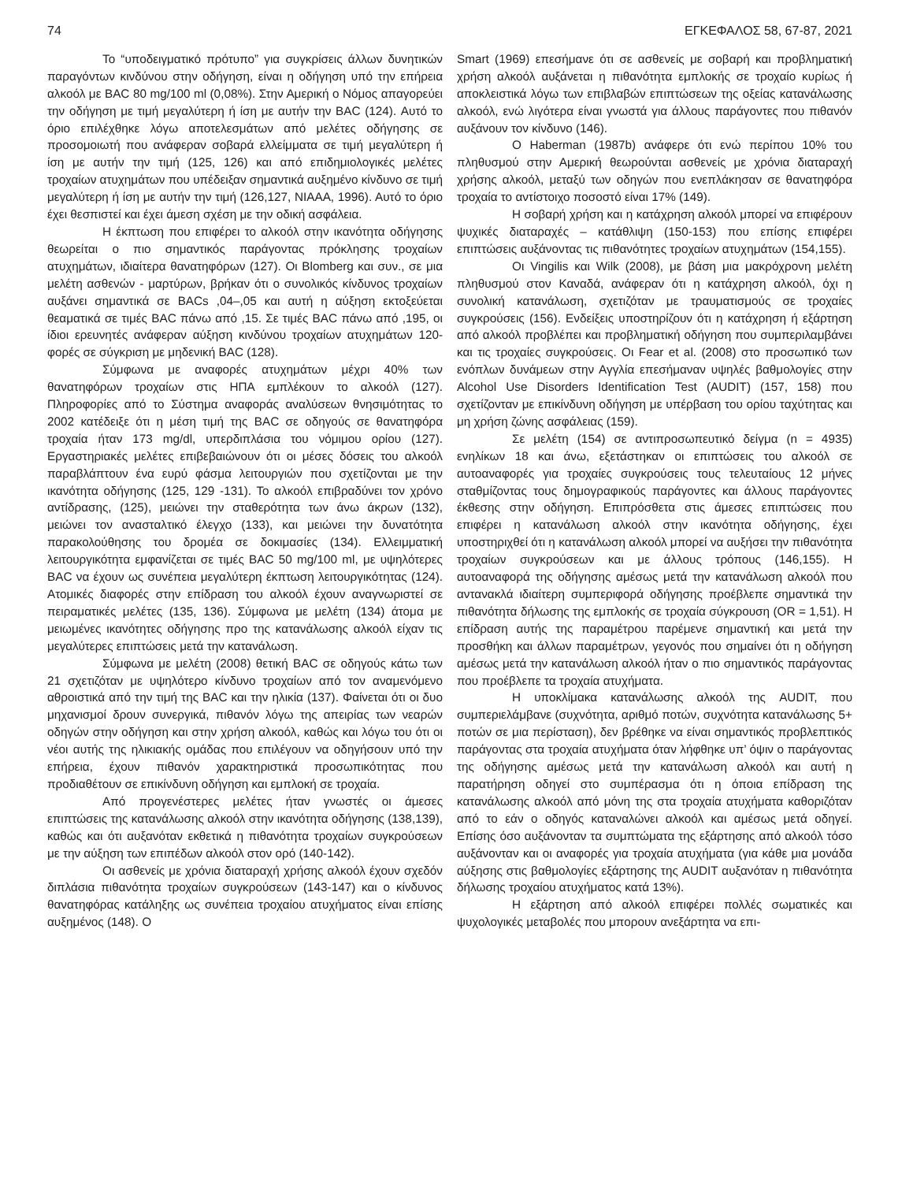74 ΕΓΚΕΦΑΛΟΣ 58, 67-87, 2021
Το “υποδειγματικό πρότυπο” για συγκρίσεις άλλων δυνητικών παραγόντων κινδύνου στην οδήγηση, είναι η οδήγηση υπό την επήρεια αλκοόλ με BAC 80 mg/100 ml (0,08%). Στην Αμερική ο Νόμος απαγορεύει την οδήγηση με τιμή μεγαλύτερη ή ίση με αυτήν την BAC (124). Αυτό το όριο επιλέχθηκε λόγω αποτελεσμάτων από μελέτες οδήγησης σε προσομοιωτή που ανάφεραν σοβαρά ελλείμματα σε τιμή μεγαλύτερη ή ίση με αυτήν την τιμή (125, 126) και από επιδημιολογικές μελέτες τροχαίων ατυχημάτων που υπέδειξαν σημαντικά αυξημένο κίνδυνο σε τιμή μεγαλύτερη ή ίση με αυτήν την τιμή (126,127, NIAAA, 1996). Αυτό το όριο έχει θεσπιστεί και έχει άμεση σχέση με την οδική ασφάλεια.
Η έκπτωση που επιφέρει το αλκοόλ στην ικανότητα οδήγησης θεωρείται ο πιο σημαντικός παράγοντας πρόκλησης τροχαίων ατυχημάτων, ιδιαίτερα θανατηφόρων (127). Οι Blomberg και συν., σε μια μελέτη ασθενών - μαρτύρων, βρήκαν ότι ο συνολικός κίνδυνος τροχαίων αυξάνει σημαντικά σε BACs ,04–,05 και αυτή η αύξηση εκτοξεύεται θεαματικά σε τιμές BAC πάνω από ,15. Σε τιμές BAC πάνω από ,195, οι ίδιοι ερευνητές ανάφεραν αύξηση κινδύνου τροχαίων ατυχημάτων 120- φορές σε σύγκριση με μηδενική BAC (128).
Σύμφωνα με αναφορές ατυχημάτων μέχρι 40% των θανατηφόρων τροχαίων στις ΗΠΑ εμπλέκουν το αλκοόλ (127). Πληροφορίες από το Σύστημα αναφοράς αναλύσεων θνησιμότητας το 2002 κατέδειξε ότι η μέση τιμή της BAC σε οδηγούς σε θανατηφόρα τροχαία ήταν 173 mg/dl, υπερδιπλάσια του νόμιμου ορίου (127). Εργαστηριακές μελέτες επιβεβαιώνουν ότι οι μέσες δόσεις του αλκοόλ παραβλάπτουν ένα ευρύ φάσμα λειτουργιών που σχετίζονται με την ικανότητα οδήγησης (125, 129 -131). Το αλκοόλ επιβραδύνει τον χρόνο αντίδρασης, (125), μειώνει την σταθερότητα των άνω άκρων (132), μειώνει τον ανασταλτικό έλεγχο (133), και μειώνει την δυνατότητα παρακολούθησης του δρομέα σε δοκιμασίες (134). Ελλειμματική λειτουργικότητα εμφανίζεται σε τιμές BAC 50 mg/100 ml, με υψηλότερες BAC να έχουν ως συνέπεια μεγαλύτερη έκπτωση λειτουργικότητας (124). Ατομικές διαφορές στην επίδραση του αλκοόλ έχουν αναγνωριστεί σε πειραματικές μελέτες (135, 136). Σύμφωνα με μελέτη (134) άτομα με μειωμένες ικανότητες οδήγησης προ της κατανάλωσης αλκοόλ είχαν τις μεγαλύτερες επιπτώσεις μετά την κατανάλωση.
Σύμφωνα με μελέτη (2008) θετική BAC σε οδηγούς κάτω των 21 σχετιζόταν με υψηλότερο κίνδυνο τροχαίων από τον αναμενόμενο αθροιστικά από την τιμή της BAC και την ηλικία (137). Φαίνεται ότι οι δυο μηχανισμοί δρουν συνεργικά, πιθανόν λόγω της απειρίας των νεαρών οδηγών στην οδήγηση και στην χρήση αλκοόλ, καθώς και λόγω του ότι οι νέοι αυτής της ηλικιακής ομάδας που επιλέγουν να οδηγήσουν υπό την επήρεια, έχουν πιθανόν χαρακτηριστικά προσωπικότητας που προδιαθέτουν σε επικίνδυνη οδήγηση και εμπλοκή σε τροχαία.
Από προγενέστερες μελέτες ήταν γνωστές οι άμεσες επιπτώσεις της κατανάλωσης αλκοόλ στην ικανότητα οδήγησης (138,139), καθώς και ότι αυξανόταν εκθετικά η πιθανότητα τροχαίων συγκρούσεων με την αύξηση των επιπέδων αλκοόλ στον ορό (140-142).
Οι ασθενείς με χρόνια διαταραχή χρήσης αλκοόλ έχουν σχεδόν διπλάσια πιθανότητα τροχαίων συγκρούσεων (143-147) και ο κίνδυνος θανατηφόρας κατάληξης ως συνέπεια τροχαίου ατυχήματος είναι επίσης αυξημένος (148). Ο
Smart (1969) επεσήμανε ότι σε ασθενείς με σοβαρή και προβληματική χρήση αλκοόλ αυξάνεται η πιθανότητα εμπλοκής σε τροχαίο κυρίως ή αποκλειστικά λόγω των επιβλαβών επιπτώσεων της οξείας κατανάλωσης αλκοόλ, ενώ λιγότερα είναι γνωστά για άλλους παράγοντες που πιθανόν αυξάνουν τον κίνδυνο (146).
Ο Haberman (1987b) ανάφερε ότι ενώ περίπου 10% του πληθυσμού στην Αμερική θεωρούνται ασθενείς με χρόνια διαταραχή χρήσης αλκοόλ, μεταξύ των οδηγών που ενεπλάκησαν σε θανατηφόρα τροχαία το αντίστοιχο ποσοστό είναι 17% (149).
Η σοβαρή χρήση και η κατάχρηση αλκοόλ μπορεί να επιφέρουν ψυχικές διαταραχές – κατάθλιψη (150-153) που επίσης επιφέρει επιπτώσεις αυξάνοντας τις πιθανότητες τροχαίων ατυχημάτων (154,155).
Οι Vingilis και Wilk (2008), με βάση μια μακρόχρονη μελέτη πληθυσμού στον Καναδά, ανάφεραν ότι η κατάχρηση αλκοόλ, όχι η συνολική κατανάλωση, σχετιζόταν με τραυματισμούς σε τροχαίες συγκρούσεις (156). Ενδείξεις υποστηρίζουν ότι η κατάχρηση ή εξάρτηση από αλκοόλ προβλέπει και προβληματική οδήγηση που συμπεριλαμβάνει και τις τροχαίες συγκρούσεις. Οι Fear et al. (2008) στο προσωπικό των ενόπλων δυνάμεων στην Αγγλία επεσήμαναν υψηλές βαθμολογίες στην Alcohol Use Disorders Identification Test (AUDIT) (157, 158) που σχετίζονταν με επικίνδυνη οδήγηση με υπέρβαση του ορίου ταχύτητας και μη χρήση ζώνης ασφάλειας (159).
Σε μελέτη (154) σε αντιπροσωπευτικό δείγμα (n = 4935) ενηλίκων 18 και άνω, εξετάστηκαν οι επιπτώσεις του αλκοόλ σε αυτοαναφορές για τροχαίες συγκρούσεις τους τελευταίους 12 μήνες σταθμίζοντας τους δημογραφικούς παράγοντες και άλλους παράγοντες έκθεσης στην οδήγηση. Επιπρόσθετα στις άμεσες επιπτώσεις που επιφέρει η κατανάλωση αλκοόλ στην ικανότητα οδήγησης, έχει υποστηριχθεί ότι η κατανάλωση αλκοόλ μπορεί να αυξήσει την πιθανότητα τροχαίων συγκρούσεων και με άλλους τρόπους (146,155). Η αυτοαναφορά της οδήγησης αμέσως μετά την κατανάλωση αλκοόλ που αντανακλά ιδιαίτερη συμπεριφορά οδήγησης προέβλεπε σημαντικά την πιθανότητα δήλωσης της εμπλοκής σε τροχαία σύγκρουση (OR = 1,51). Η επίδραση αυτής της παραμέτρου παρέμενε σημαντική και μετά την προσθήκη και άλλων παραμέτρων, γεγονός που σημαίνει ότι η οδήγηση αμέσως μετά την κατανάλωση αλκοόλ ήταν ο πιο σημαντικός παράγοντας που προέβλεπε τα τροχαία ατυχήματα.
Η υποκλίμακα κατανάλωσης αλκοόλ της AUDIT, που συμπεριελάμβανε (συχνότητα, αριθμό ποτών, συχνότητα κατανάλωσης 5+ ποτών σε μια περίσταση), δεν βρέθηκε να είναι σημαντικός προβλεπτικός παράγοντας στα τροχαία ατυχήματα όταν λήφθηκε υπ’ όψιν ο παράγοντας της οδήγησης αμέσως μετά την κατανάλωση αλκοόλ και αυτή η παρατήρηση οδηγεί στο συμπέρασμα ότι η όποια επίδραση της κατανάλωσης αλκοόλ από μόνη της στα τροχαία ατυχήματα καθοριζόταν από το εάν ο οδηγός καταναλώνει αλκοόλ και αμέσως μετά οδηγεί. Επίσης όσο αυξάνονταν τα συμπτώματα της εξάρτησης από αλκοόλ τόσο αυξάνονταν και οι αναφορές για τροχαία ατυχήματα (για κάθε μια μονάδα αύξησης στις βαθμολογίες εξάρτησης της AUDIT αυξανόταν η πιθανότητα δήλωσης τροχαίου ατυχήματος κατά 13%).
Η εξάρτηση από αλκοόλ επιφέρει πολλές σωματικές και ψυχολογικές μεταβολές που μπορουν ανεξάρτητα να επι-